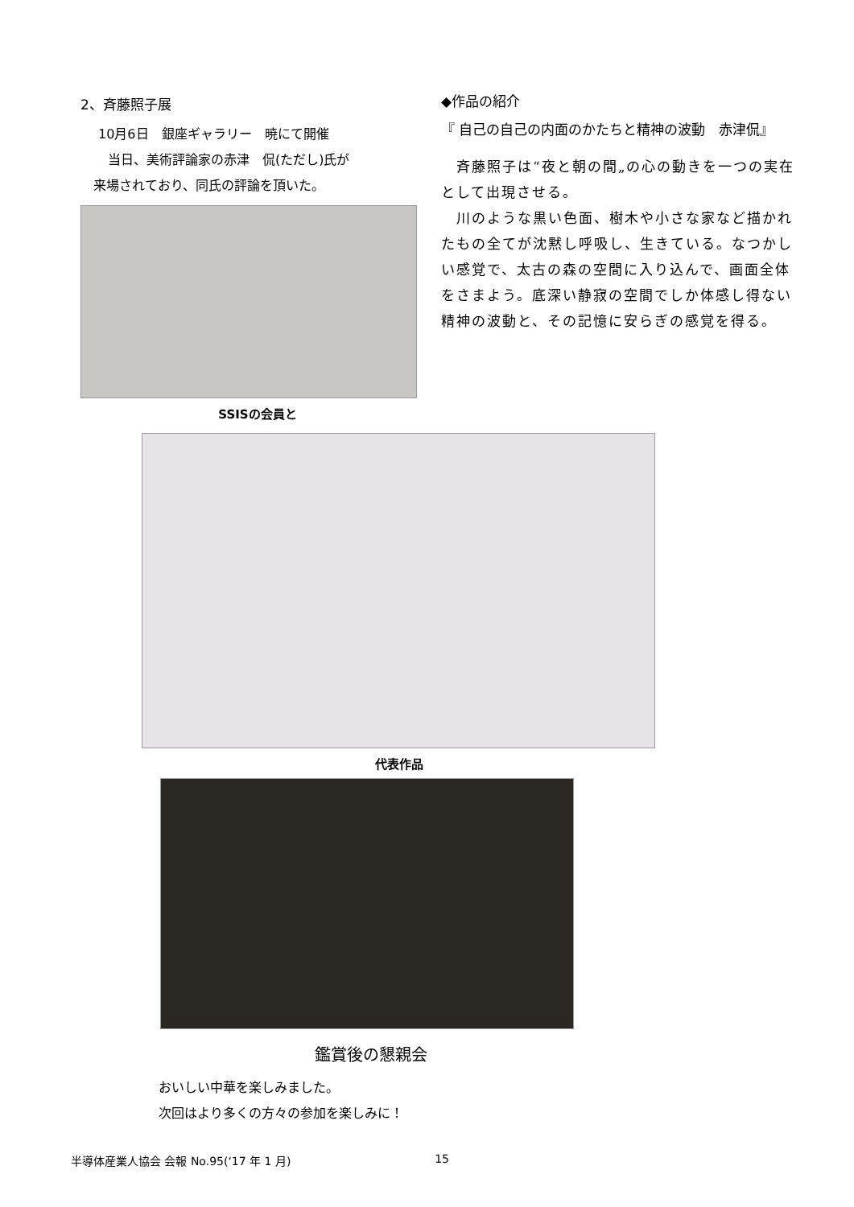2、斉藤照子展
10月6日　銀座ギャラリー　暁にて開催
当日、美術評論家の赤津　侃(ただし)氏が
来場されており、同氏の評論を頂いた。
SSISの会員と
◆作品の紹介
『 自己の自己の内面のかたちと精神の波動　赤津侃』
　斉藤照子は“夜と朝の間„の心の動きを一つの実在として出現させる。
　川のような黒い色面、樹木や小さな家など描かれたもの全てが沈黙し呼吸し、生きている。なつかしい感覚で、太古の森の空間に入り込んで、画面全体をさまよう。底深い静寂の空間でしか体感し得ない精神の波動と、その記憶に安らぎの感覚を得る。
代表作品
鑑賞後の懇親会
おいしい中華を楽しみました。
次回はより多くの方々の参加を楽しみに！
半導体産業人協会 会報 No.95(‘17 年 1 月) 15